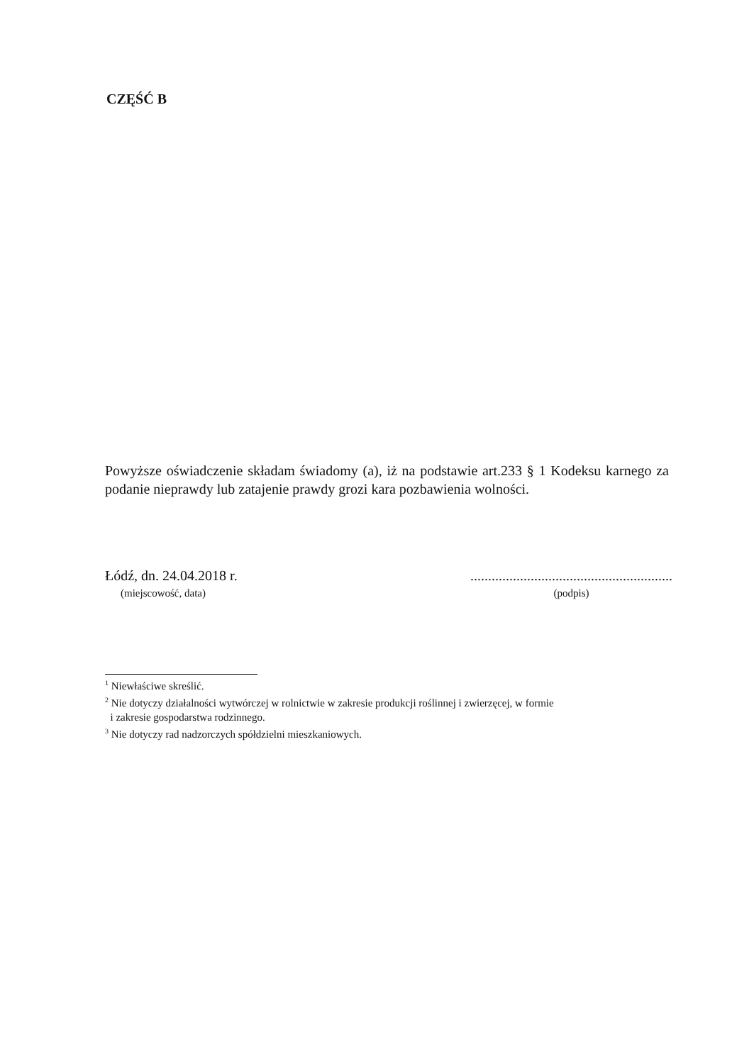CZĘŚĆ B
Powyższe oświadczenie składam świadomy (a), iż na podstawie art.233 § 1 Kodeksu karnego za podanie nieprawdy lub zatajenie prawdy grozi kara pozbawienia wolności.
Łódź, dn. 24.04.2018 r.
(miejscowość, data)
.........................................................
(podpis)
<sup>1</sup> Niewłaściwe skreślić.
<sup>2</sup> Nie dotyczy działalności wytwórczej w rolnictwie w zakresie produkcji roślinnej i zwierzęcej, w formie
i zakresie gospodarstwa rodzinnego.
<sup>3</sup> Nie dotyczy rad nadzorczych spółdzielni mieszkaniowych.